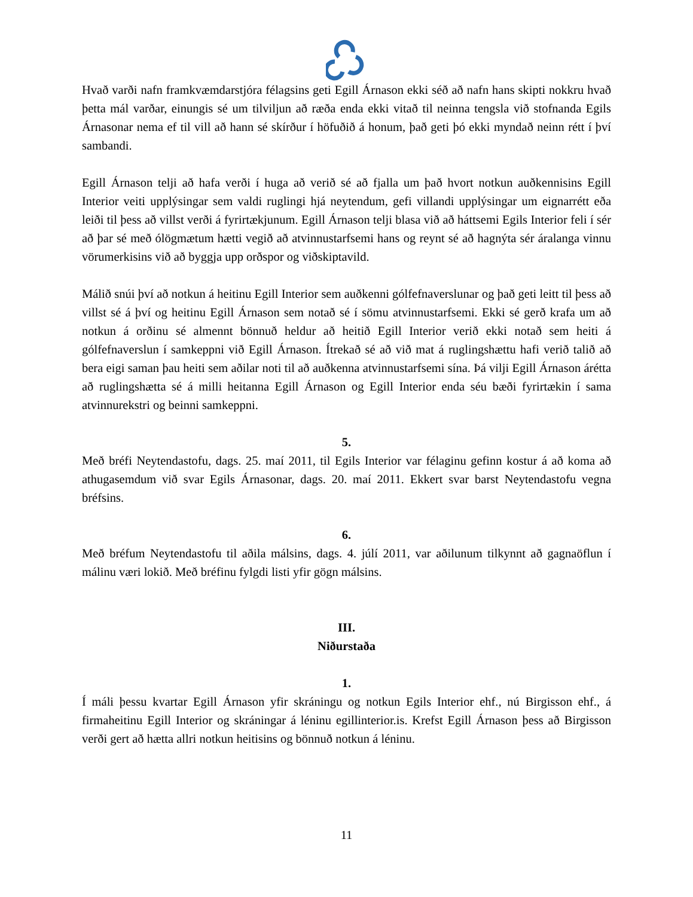Hvað varði nafn framkvæmdarstjóra félagsins geti Egill Árnason ekki séð að nafn hans skipti nokkru hvað þetta mál varðar, einungis sé um tilviljun að ræða enda ekki vitað til neinna tengsla við stofnanda Egils Árnasonar nema ef til vill að hann sé skírður í höfuðið á honum, það geti þó ekki myndað neinn rétt í því sambandi.
Egill Árnason telji að hafa verði í huga að verið sé að fjalla um það hvort notkun auðkennisins Egill Interior veiti upplýsingar sem valdi ruglingi hjá neytendum, gefi villandi upplýsingar um eignarrétt eða leiði til þess að villst verði á fyrirtækjunum. Egill Árnason telji blasa við að háttsemi Egils Interior feli í sér að þar sé með ólögmætum hætti vegið að atvinnustarfsemi hans og reynt sé að hagnýta sér áralanga vinnu vörumerkisins við að byggja upp orðspor og viðskiptavild.
Málið snúi því að notkun á heitinu Egill Interior sem auðkenni gólfefnaverslunar og það geti leitt til þess að villst sé á því og heitinu Egill Árnason sem notað sé í sömu atvinnustarfsemi. Ekki sé gerð krafa um að notkun á orðinu sé almennt bönnuð heldur að heitið Egill Interior verið ekki notað sem heiti á gólfefnaverslun í samkeppni við Egill Árnason. Ítrekað sé að við mat á ruglingshættu hafi verið talið að bera eigi saman þau heiti sem aðilar noti til að auðkenna atvinnustarfsemi sína. Þá vilji Egill Árnason árétta að ruglingshætta sé á milli heitanna Egill Árnason og Egill Interior enda séu bæði fyrirtækin í sama atvinnurekstri og beinni samkeppni.
5.
Með bréfi Neytendastofu, dags. 25. maí 2011, til Egils Interior var félaginu gefinn kostur á að koma að athugasemdum við svar Egils Árnasonar, dags. 20. maí 2011. Ekkert svar barst Neytendastofu vegna bréfsins.
6.
Með bréfum Neytendastofu til aðila málsins, dags. 4. júlí 2011, var aðilunum tilkynnt að gagnaöflun í málinu væri lokið. Með bréfinu fylgdi listi yfir gögn málsins.
III.
Niðurstaða
1.
Í máli þessu kvartar Egill Árnason yfir skráningu og notkun Egils Interior ehf., nú Birgisson ehf., á firmaheitinu Egill Interior og skráningar á léninu egillinterior.is. Krefst Egill Árnason þess að Birgisson verði gert að hætta allri notkun heitisins og bönnuð notkun á léninu.
11